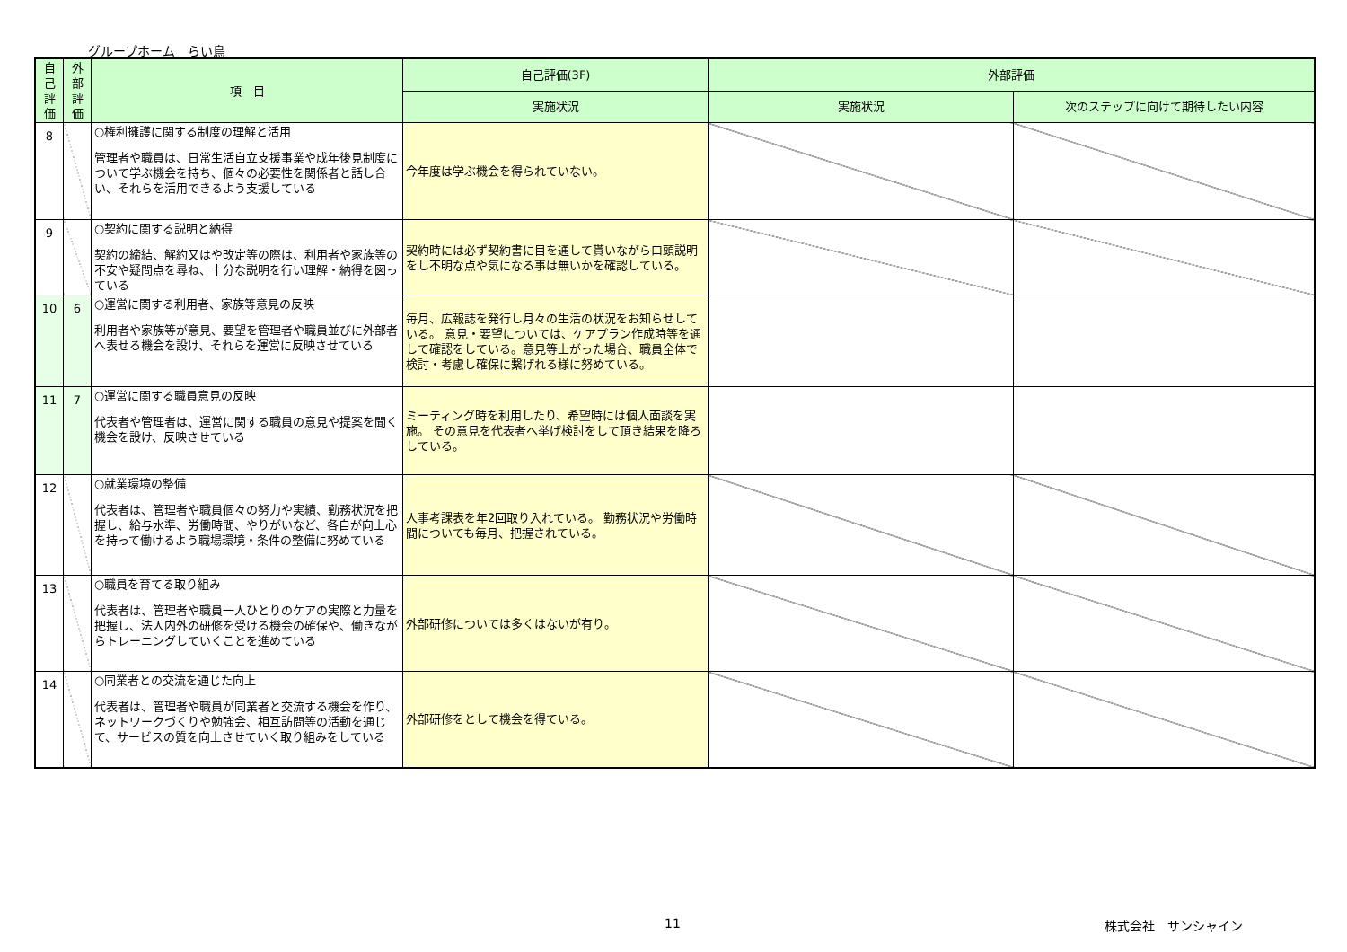グループホーム　らい鳥
| 自己評価 | 外部評価 | 項 目 | 自己評価(3F) | 外部評価 | |
| --- | --- | --- | --- | --- | --- |
| | | | 実施状況 | 実施状況 | 次のステップに向けて期待したい内容 |
| 8 | | ○権利擁護に関する制度の理解と活用 管理者や職員は、日常生活自立支援事業や成年後見制度について学ぶ機会を持ち、個々の必要性を関係者と話し合い、それらを活用できるよう支援している | 今年度は学ぶ機会を得られていない。 | | |
| 9 | | ○契約に関する説明と納得 契約の締結、解約又はや改定等の際は、利用者や家族等の不安や疑問点を尋ね、十分な説明を行い理解・納得を図っている | 契約時には必ず契約書に目を通して貰いながら口頭説明をし不明な点や気になる事は無いかを確認している。 | | |
| 10 | 6 | ○運営に関する利用者、家族等意見の反映 利用者や家族等が意見、要望を管理者や職員並びに外部者へ表せる機会を設け、それらを運営に反映させている | 毎月、広報誌を発行し月々の生活の状況をお知らせしている。 意見・要望については、ケアプラン作成時等を通して確認をしている。意見等上がった場合、職員全体で検討・考慮し確保に繋げれる様に努めている。 | | |
| 11 | 7 | ○運営に関する職員意見の反映 代表者や管理者は、運営に関する職員の意見や提案を聞く機会を設け、反映させている | ミーティング時を利用したり、希望時には個人面談を実施。 その意見を代表者へ挙げ検討をして頂き結果を降ろしている。 | | |
| 12 | | ○就業環境の整備 代表者は、管理者や職員個々の努力や実績、勤務状況を把握し、給与水準、労働時間、やりがいなど、各自が向上心を持って働けるよう職場環境・条件の整備に努めている | 人事考課表を年2回取り入れている。 勤務状況や労働時間についても毎月、把握されている。 | | |
| 13 | | ○職員を育てる取り組み 代表者は、管理者や職員一人ひとりのケアの実際と力量を把握し、法人内外の研修を受ける機会の確保や、働きながらトレーニングしていくことを進めている | 外部研修については多くはないが有り。 | | |
| 14 | | ○同業者との交流を通じた向上 代表者は、管理者や職員が同業者と交流する機会を作り、ネットワークづくりや勉強会、相互訪問等の活動を通じて、サービスの質を向上させていく取り組みをしている | 外部研修をとして機会を得ている。 | | |
11 株式会社　サンシャイン